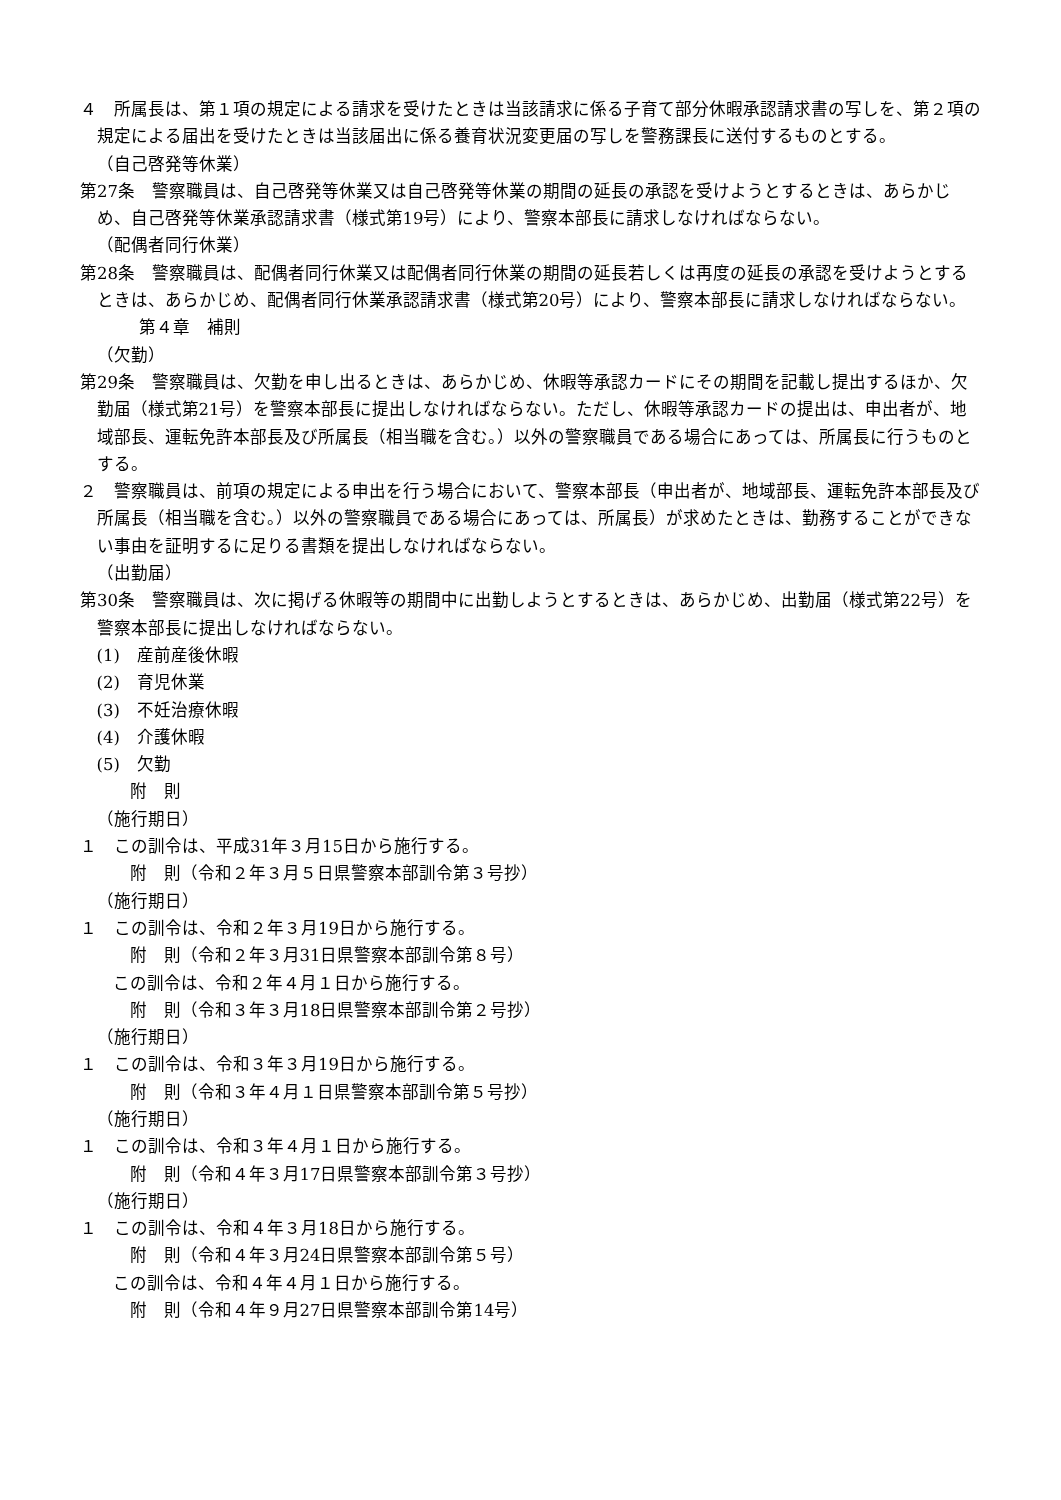４　所属長は、第１項の規定による請求を受けたときは当該請求に係る子育て部分休暇承認請求書の写しを、第２項の規定による届出を受けたときは当該届出に係る養育状況変更届の写しを警務課長に送付するものとする。
（自己啓発等休業）
第27条　警察職員は、自己啓発等休業又は自己啓発等休業の期間の延長の承認を受けようとするときは、あらかじめ、自己啓発等休業承認請求書（様式第19号）により、警察本部長に請求しなければならない。
（配偶者同行休業）
第28条　警察職員は、配偶者同行休業又は配偶者同行休業の期間の延長若しくは再度の延長の承認を受けようとするときは、あらかじめ、配偶者同行休業承認請求書（様式第20号）により、警察本部長に請求しなければならない。
第４章　補則
（欠勤）
第29条　警察職員は、欠勤を申し出るときは、あらかじめ、休暇等承認カードにその期間を記載し提出するほか、欠勤届（様式第21号）を警察本部長に提出しなければならない。ただし、休暇等承認カードの提出は、申出者が、地域部長、運転免許本部長及び所属長（相当職を含む。）以外の警察職員である場合にあっては、所属長に行うものとする。
２　警察職員は、前項の規定による申出を行う場合において、警察本部長（申出者が、地域部長、運転免許本部長及び所属長（相当職を含む。）以外の警察職員である場合にあっては、所属長）が求めたときは、勤務することができない事由を証明するに足りる書類を提出しなければならない。
（出勤届）
第30条　警察職員は、次に掲げる休暇等の期間中に出勤しようとするときは、あらかじめ、出勤届（様式第22号）を警察本部長に提出しなければならない。
(1)　産前産後休暇
(2)　育児休業
(3)　不妊治療休暇
(4)　介護休暇
(5)　欠勤
附　則
（施行期日）
１　この訓令は、平成31年３月15日から施行する。
附　則（令和２年３月５日県警察本部訓令第３号抄）
（施行期日）
１　この訓令は、令和２年３月19日から施行する。
附　則（令和２年３月31日県警察本部訓令第８号）
この訓令は、令和２年４月１日から施行する。
附　則（令和３年３月18日県警察本部訓令第２号抄）
（施行期日）
１　この訓令は、令和３年３月19日から施行する。
附　則（令和３年４月１日県警察本部訓令第５号抄）
（施行期日）
１　この訓令は、令和３年４月１日から施行する。
附　則（令和４年３月17日県警察本部訓令第３号抄）
（施行期日）
１　この訓令は、令和４年３月18日から施行する。
附　則（令和４年３月24日県警察本部訓令第５号）
この訓令は、令和４年４月１日から施行する。
附　則（令和４年９月27日県警察本部訓令第14号）